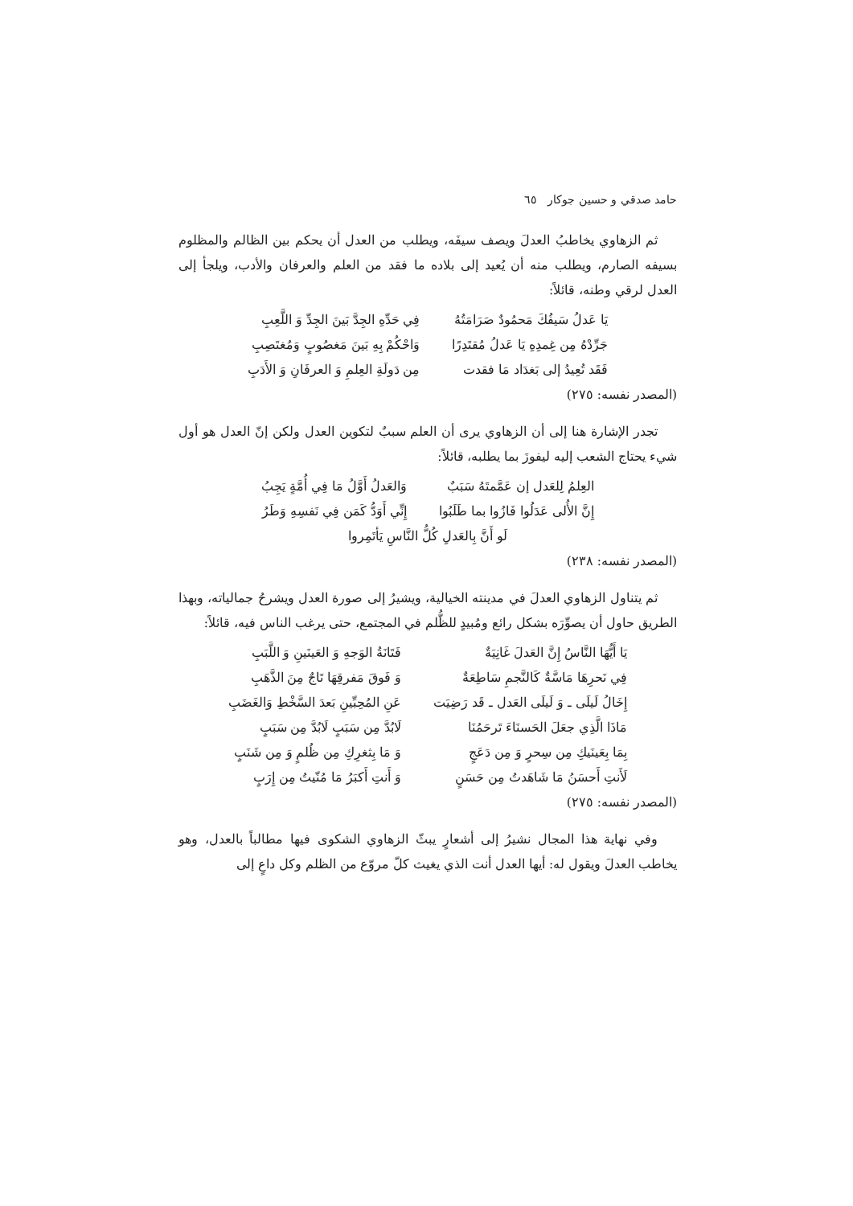حامد صدقي و حسين جوكار ٦٥
ثم الزهاوي يخاطبُ العدلَ ويصف سيفَه، ويطلب من العدل أن يحكم بين الظالم والمظلوم بسيفه الصارم، ويطلب منه أن يُعيد إلى بلاده ما فقد من العلم والعرفان والأدب، ويلجأ إلى العدل لرقي وطنه، قائلاً:
| يَا عَدلُ سَيفُكَ مَحمُودٌ صَرَامَتُهُ | فِي حَدِّهِ الجِدَّ بَينَ الجِدِّ وَ اللَّعِبِ |
| جَرِّدْهُ مِن غِمدِهِ يَا عَدلُ مُقتَدِرًا | وَاحْكُمْ بِهِ بَينَ مَغصُوبٍ وَمُغتَصِبِ |
| فَقَد تُعِيدُ إلى بَغدَاد مَا فقدت | مِن دَولَةِ العِلمِ وَ العرفَانِ وَ الأَدَبِ |
(المصدر نفسه: ٢٧٥)
تجدر الإشارة هنا إلى أن الزهاوي يرى أن العلم سببٌ لتكوين العدل ولكن إنّ العدل هو أول شيء يحتاج الشعب إليه ليفوزَ بما يطلبه، قائلاً:
| العِلمُ لِلعَدل إن عَمَّمتَهُ سَبَبٌ | وَالعَدلُ أَوَّلُ مَا فِي أُمَّةٍ يَجِبُ |
| إِنَّ الأُلى عَدَلُوا فَازُوا بما طَلَبُوا | إِنِّي أَوَدُّ كَمَن فِي نَفسِهِ وَطَرُ |
| لَو أَنَّ بِالعَدلِ كُلُّ النَّاسِ يَأتَمِروا | |
(المصدر نفسه: ٢٣٨)
ثم يتناول الزهاوي العدلَ في مدينته الخيالية، ويشيرُ إلى صورة العدل ويشرحُ جمالياته، وبهذا الطريق حاول أن يصوِّرَه بشكل رائع ومُبيدٍ للظُّلم في المجتمع، حتى يرغب الناس فيه، قائلاً:
| يَا أَيُّهَا النَّاسُ إِنَّ العَدلَ غَانِيَةٌ | فَتَانَةُ الوَجهِ وَ العَينَينِ وَ اللَّبَبِ |
| فِي نَحرِهَا مَاسَّةٌ كَالنَّجمِ سَاطِعَةٌ | وَ فَوقَ مَفرقِهَا تَاجٌ مِنَ الذَّهَبِ |
| إِخَالُ لَيلَى ـ وَ لَيلَى العَدل ـ قَد رَضِيَت | عَنِ المُحِبِّينِ بَعدَ السَّخْطِ وَالغَضَبِ |
| مَاذَا الَّذِي جعَلَ الحَسنَاءَ تَرحَمُنَا | لَابُدَّ مِن سَبَبٍ لَابُدَّ مِن سَبَبٍ |
| بِمَا بِعَينَيكِ مِن سِحرٍ وَ مِن دَعَجٍ | وَ مَا بِثغرِكِ مِن ظُلمٍ وَ مِن شَنَبٍ |
| لَأَنتِ أَحسَنُ مَا شَاهَدتُ مِن حَسَنٍ | وَ أَنتِ أَكبَرُ مَا مُنّيتُ مِن إِرَبٍ |
(المصدر نفسه: ٢٧٥)
وفي نهاية هذا المجال نشيرُ إلى أشعارٍ يبثّ الزهاوي الشكوى فيها مطالباً بالعدل، وهو يخاطب العدلَ ويقول له: أيها العدل أنت الذي يغيث كلّ مروّع من الظلم وكل داعٍ إلى